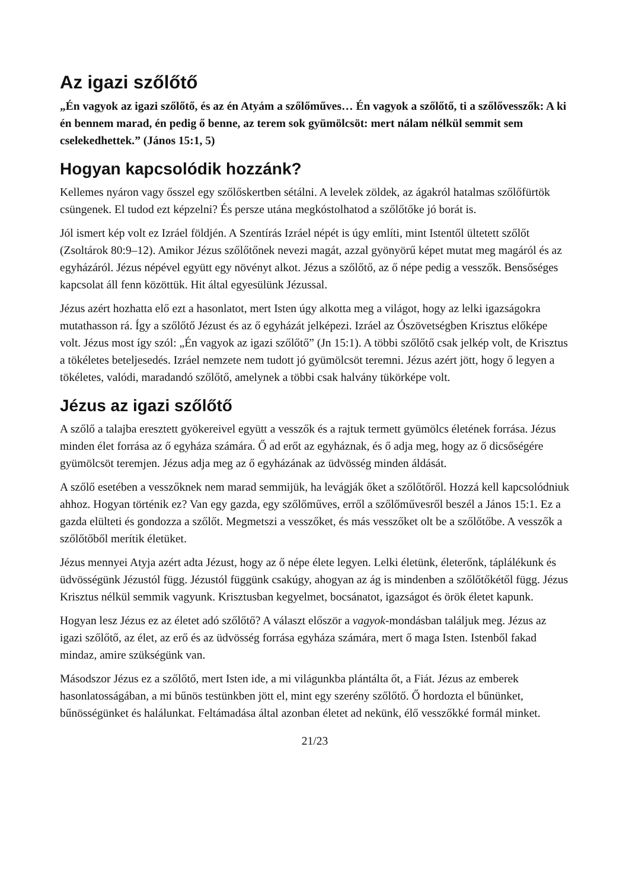Az igazi szőlőtő
„Én vagyok az igazi szőlőtő, és az én Atyám a szőlőműves… Én vagyok a szőlőtő, ti a szőlővesszők: A ki én bennem marad, én pedig ő benne, az terem sok gyümölcsöt: mert nálam nélkül semmit sem cselekedhettek.” (János 15:1, 5)
Hogyan kapcsolódik hozzánk?
Kellemes nyáron vagy ősszel egy szőlőskertben sétálni. A levelek zöldek, az ágakról hatalmas szőlőfürtök csüngenek. El tudod ezt képzelni? És persze utána megkóstolhatod a szőlőtőke jó borát is.
Jól ismert kép volt ez Izráel földjén. A Szentírás Izráel népét is úgy említi, mint Istentől ültetett szőlőt (Zsoltárok 80:9–12). Amikor Jézus szőlőtőnek nevezi magát, azzal gyönyörű képet mutat meg magáról és az egyházáról. Jézus népével együtt egy növényt alkot. Jézus a szőlőtő, az ő népe pedig a vesszők. Bensőséges kapcsolat áll fenn közöttük. Hit által egyesülünk Jézussal.
Jézus azért hozhatta elő ezt a hasonlatot, mert Isten úgy alkotta meg a világot, hogy az lelki igazságokra mutathasson rá. Így a szőlőtő Jézust és az ő egyházát jelképezi. Izráel az Ószövetségben Krisztus előképe volt. Jézus most így szól: „Én vagyok az igazi szőlőtő” (Jn 15:1). A többi szőlőtő csak jelkép volt, de Krisztus a tökéletes beteljesedés. Izráel nemzete nem tudott jó gyümölcsöt teremni. Jézus azért jött, hogy ő legyen a tökéletes, valódi, maradandó szőlőtő, amelynek a többi csak halvány tükörképe volt.
Jézus az igazi szőlőtő
A szőlő a talajba eresztett gyökereivel együtt a vesszők és a rajtuk termett gyümölcs életének forrása. Jézus minden élet forrása az ő egyháza számára. Ő ad erőt az egyháznak, és ő adja meg, hogy az ő dicsőségére gyümölcsöt teremjen. Jézus adja meg az ő egyházának az üdvösség minden áldását.
A szőlő esetében a vesszőknek nem marad semmijük, ha levágják őket a szőlőtőről. Hozzá kell kapcsolódniuk ahhoz. Hogyan történik ez? Van egy gazda, egy szőlőműves, erről a szőlőművesről beszél a János 15:1. Ez a gazda elülteti és gondozza a szőlőt. Megmetszi a vesszőket, és más vesszőket olt be a szőlőtőbe. A vesszők a szőlőtőből merítik életüket.
Jézus mennyei Atyja azért adta Jézust, hogy az ő népe élete legyen. Lelki életünk, életerőnk, táplálékunk és üdvösségünk Jézustól függ. Jézustól függünk csakúgy, ahogyan az ág is mindenben a szőlőtőkétől függ. Jézus Krisztus nélkül semmik vagyunk. Krisztusban kegyelmet, bocsánatot, igazságot és örök életet kapunk.
Hogyan lesz Jézus ez az életet adó szőlőtő? A választ először a vagyok-mondásban találjuk meg. Jézus az igazi szőlőtő, az élet, az erő és az üdvösség forrása egyháza számára, mert ő maga Isten. Istenből fakad mindaz, amire szükségünk van.
Másodszor Jézus ez a szőlőtő, mert Isten ide, a mi világunkba plántálta őt, a Fiát. Jézus az emberek hasonlatosságában, a mi bűnös testünkben jött el, mint egy szerény szőlőtő. Ő hordozta el bűnünket, bűnösségünket és halálunkat. Feltámadása által azonban életet ad nekünk, élő vesszőkké formál minket.
21/23